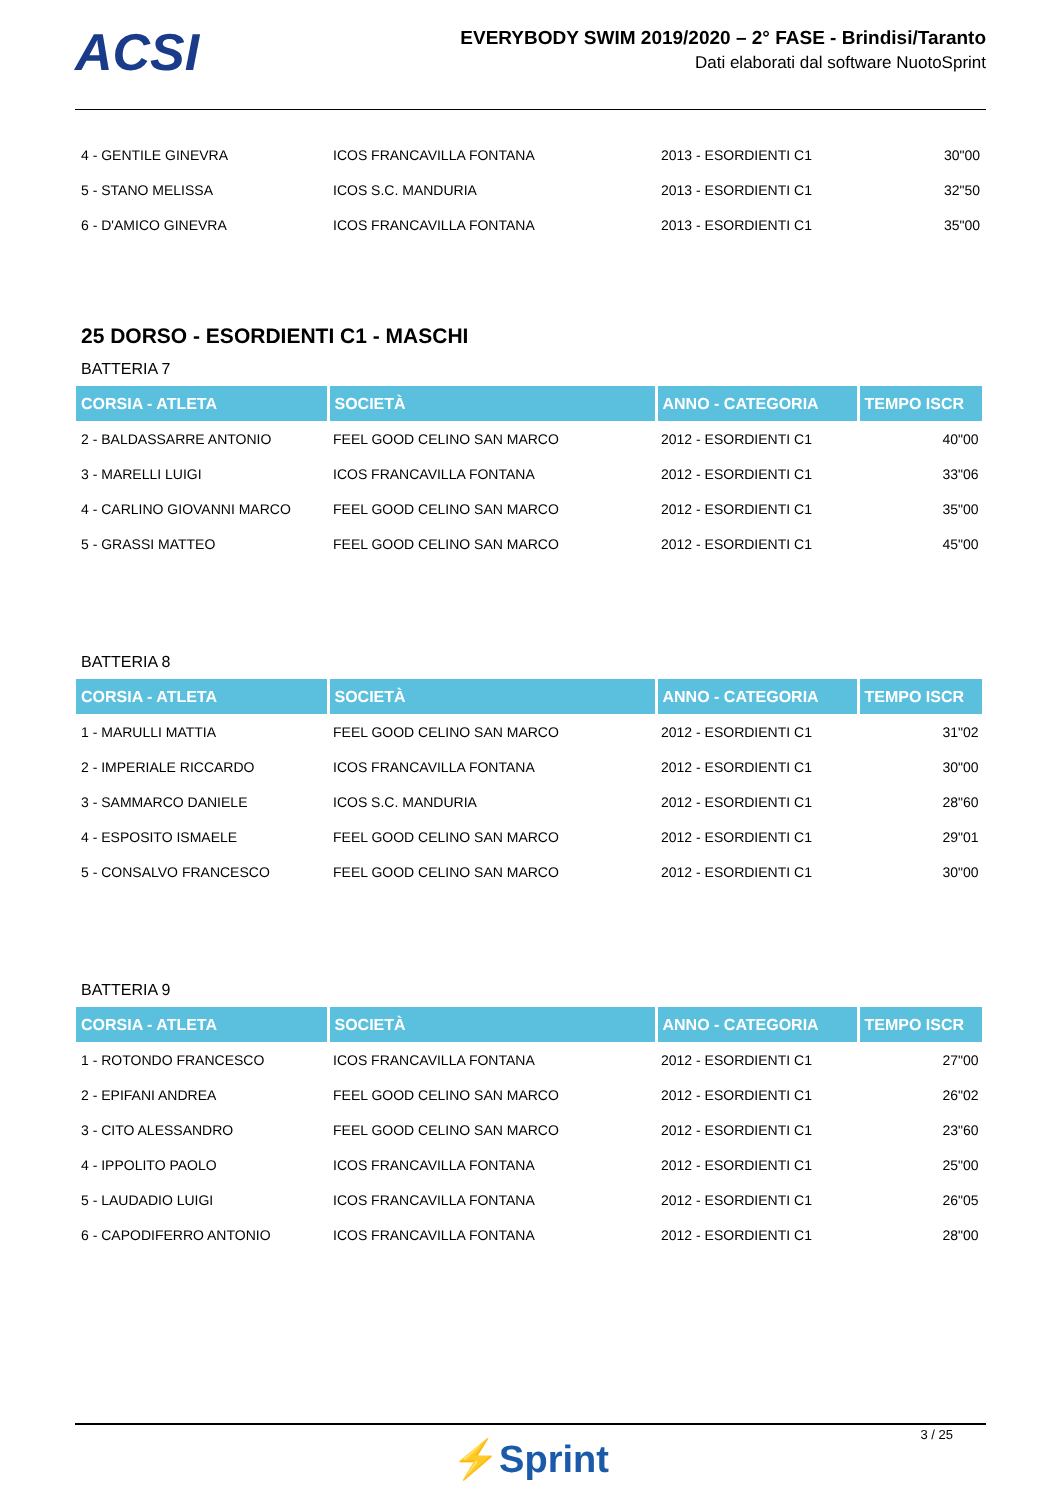ACSI
EVERYBODY SWIM 2019/2020 – 2° FASE - Brindisi/Taranto
Dati elaborati dal software NuotoSprint
| 4 - GENTILE GINEVRA | ICOS FRANCAVILLA FONTANA | 2013 - ESORDIENTI C1 | 30"00 |
| 5 - STANO MELISSA | ICOS S.C. MANDURIA | 2013 - ESORDIENTI C1 | 32"50 |
| 6 - D'AMICO GINEVRA | ICOS FRANCAVILLA FONTANA | 2013 - ESORDIENTI C1 | 35"00 |
25 DORSO - ESORDIENTI C1 - MASCHI
BATTERIA 7
| CORSIA - ATLETA | SOCIETÀ | ANNO - CATEGORIA | TEMPO ISCR |
| --- | --- | --- | --- |
| 2 - BALDASSARRE ANTONIO | FEEL GOOD CELINO SAN MARCO | 2012 - ESORDIENTI C1 | 40"00 |
| 3 - MARELLI LUIGI | ICOS FRANCAVILLA FONTANA | 2012 - ESORDIENTI C1 | 33"06 |
| 4 - CARLINO GIOVANNI MARCO | FEEL GOOD CELINO SAN MARCO | 2012 - ESORDIENTI C1 | 35"00 |
| 5 - GRASSI MATTEO | FEEL GOOD CELINO SAN MARCO | 2012 - ESORDIENTI C1 | 45"00 |
BATTERIA 8
| CORSIA - ATLETA | SOCIETÀ | ANNO - CATEGORIA | TEMPO ISCR |
| --- | --- | --- | --- |
| 1 - MARULLI MATTIA | FEEL GOOD CELINO SAN MARCO | 2012 - ESORDIENTI C1 | 31"02 |
| 2 - IMPERIALE RICCARDO | ICOS FRANCAVILLA FONTANA | 2012 - ESORDIENTI C1 | 30"00 |
| 3 - SAMMARCO DANIELE | ICOS S.C. MANDURIA | 2012 - ESORDIENTI C1 | 28"60 |
| 4 - ESPOSITO ISMAELE | FEEL GOOD CELINO SAN MARCO | 2012 - ESORDIENTI C1 | 29"01 |
| 5 - CONSALVO FRANCESCO | FEEL GOOD CELINO SAN MARCO | 2012 - ESORDIENTI C1 | 30"00 |
BATTERIA 9
| CORSIA - ATLETA | SOCIETÀ | ANNO - CATEGORIA | TEMPO ISCR |
| --- | --- | --- | --- |
| 1 - ROTONDO FRANCESCO | ICOS FRANCAVILLA FONTANA | 2012 - ESORDIENTI C1 | 27"00 |
| 2 - EPIFANI ANDREA | FEEL GOOD CELINO SAN MARCO | 2012 - ESORDIENTI C1 | 26"02 |
| 3 - CITO ALESSANDRO | FEEL GOOD CELINO SAN MARCO | 2012 - ESORDIENTI C1 | 23"60 |
| 4 - IPPOLITO PAOLO | ICOS FRANCAVILLA FONTANA | 2012 - ESORDIENTI C1 | 25"00 |
| 5 - LAUDADIO LUIGI | ICOS FRANCAVILLA FONTANA | 2012 - ESORDIENTI C1 | 26"05 |
| 6 - CAPODIFERRO ANTONIO | ICOS FRANCAVILLA FONTANA | 2012 - ESORDIENTI C1 | 28"00 |
3 / 25
⚡Sprint